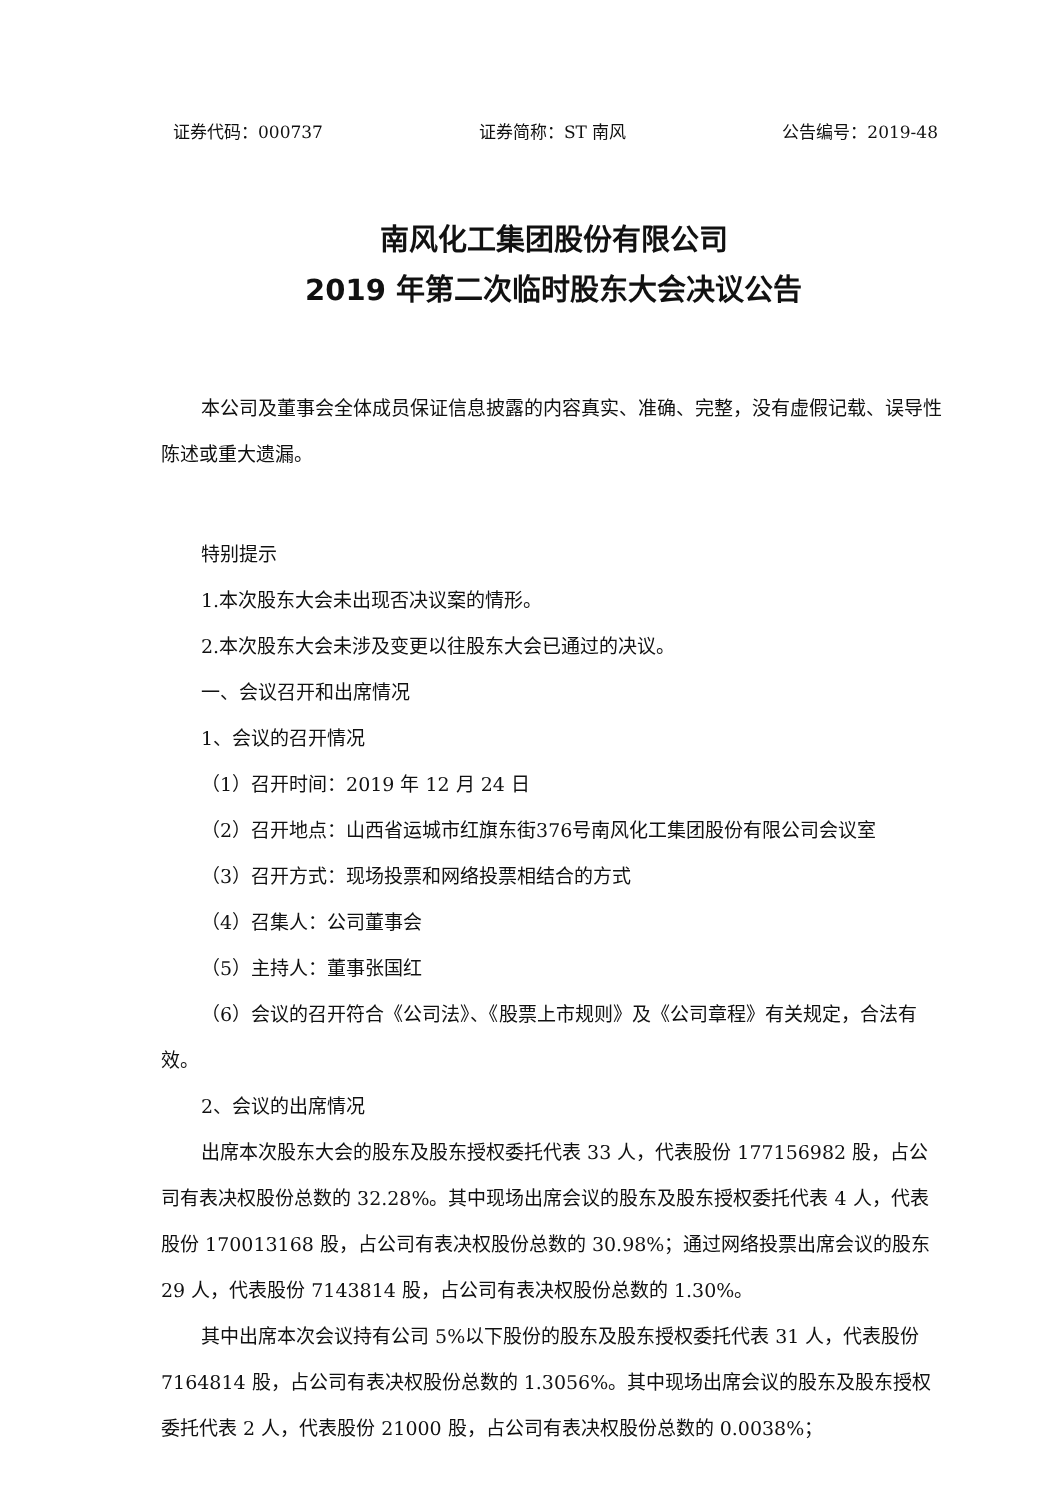证券代码：000737 证券简称：ST 南风 公告编号：2019-48
南风化工集团股份有限公司
2019 年第二次临时股东大会决议公告
本公司及董事会全体成员保证信息披露的内容真实、准确、完整，没有虚假记载、误导性陈述或重大遗漏。
特别提示
1.本次股东大会未出现否决议案的情形。
2.本次股东大会未涉及变更以往股东大会已通过的决议。
一、会议召开和出席情况
1、会议的召开情况
（1）召开时间：2019 年 12 月 24 日
（2）召开地点：山西省运城市红旗东街376号南风化工集团股份有限公司会议室
（3）召开方式：现场投票和网络投票相结合的方式
（4）召集人：公司董事会
（5）主持人：董事张国红
（6）会议的召开符合《公司法》、《股票上市规则》及《公司章程》有关规定，合法有效。
2、会议的出席情况
出席本次股东大会的股东及股东授权委托代表 33 人，代表股份 177156982 股，占公司有表决权股份总数的 32.28%。其中现场出席会议的股东及股东授权委托代表 4 人，代表股份 170013168 股，占公司有表决权股份总数的 30.98%；通过网络投票出席会议的股东 29 人，代表股份 7143814 股，占公司有表决权股份总数的 1.30%。
其中出席本次会议持有公司 5%以下股份的股东及股东授权委托代表 31 人，代表股份 7164814 股，占公司有表决权股份总数的 1.3056%。其中现场出席会议的股东及股东授权委托代表 2 人，代表股份 21000 股，占公司有表决权股份总数的 0.0038%；